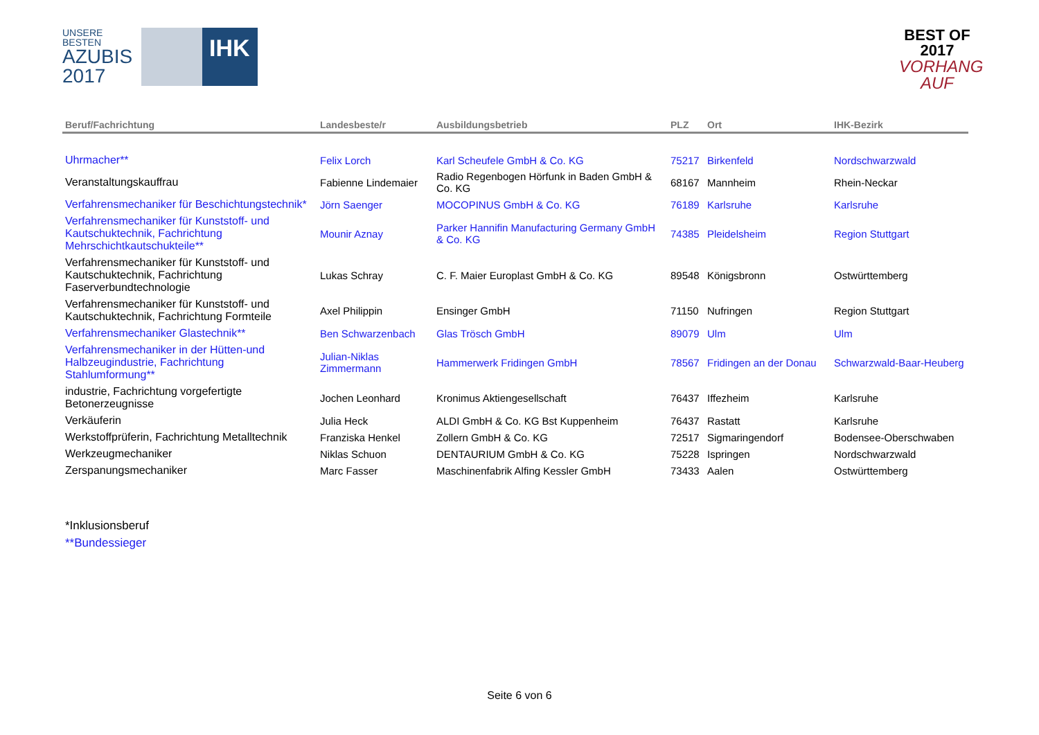UNSERE BESTEN
AZUBIS
2017
IHK
BEST OF 2017
VORHANG AUF
| Beruf/Fachrichtung | Landesbeste/r | Ausbildungsbetrieb | PLZ | Ort | IHK-Bezirk |
| --- | --- | --- | --- | --- | --- |
| Uhrmacher** | Felix Lorch | Karl Scheufele GmbH & Co. KG | 75217 | Birkenfeld | Nordschwarzwald |
| Veranstaltungskauffrau | Fabienne Lindemaier | Radio Regenbogen Hörfunk in Baden GmbH & Co. KG | 68167 | Mannheim | Rhein-Neckar |
| Verfahrensmechaniker für Beschichtungstechnik* | Jörn Saenger | MOCOPINUS GmbH & Co. KG | 76189 | Karlsruhe | Karlsruhe |
| Verfahrensmechaniker für Kunststoff- und Kautschuktechnik, Fachrichtung Mehrschichtkautschukteile** | Mounir Aznay | Parker Hannifin Manufacturing Germany GmbH & Co. KG | 74385 | Pleidelsheim | Region Stuttgart |
| Verfahrensmechaniker für Kunststoff- und Kautschuktechnik, Fachrichtung Faserverbundtechnologie | Lukas Schray | C. F. Maier Europlast GmbH & Co. KG | 89548 | Königsbronn | Ostwürttemberg |
| Verfahrensmechaniker für Kunststoff- und Kautschuktechnik, Fachrichtung Formteile | Axel Philippin | Ensinger GmbH | 71150 | Nufringen | Region Stuttgart |
| Verfahrensmechaniker Glastechnik** | Ben Schwarzenbach | Glas Trösch GmbH | 89079 | Ulm | Ulm |
| Verfahrensmechaniker in der Hütten-und Halbzeugindustrie, Fachrichtung Stahlumformung** | Julian-Niklas Zimmermann | Hammerwerk Fridingen GmbH | 78567 | Fridingen an der Donau | Schwarzwald-Baar-Heuberg |
| industrie, Fachrichtung vorgefertigte Betonerzeugnisse | Jochen Leonhard | Kronimus Aktiengesellschaft | 76437 | Iffezheim | Karlsruhe |
| Verkäuferin | Julia Heck | ALDI GmbH & Co. KG Bst Kuppenheim | 76437 | Rastatt | Karlsruhe |
| Werkstoffprüferin, Fachrichtung Metalltechnik | Franziska Henkel | Zollern GmbH & Co. KG | 72517 | Sigmaringendorf | Bodensee-Oberschwaben |
| Werkzeugmechaniker | Niklas Schuon | DENTAURIUM GmbH & Co. KG | 75228 | Ispringen | Nordschwarzwald |
| Zerspanungsmechaniker | Marc Fasser | Maschinenfabrik Alfing Kessler GmbH | 73433 | Aalen | Ostwürttemberg |
*Inklusionsberuf
**Bundessieger
Seite 6 von 6